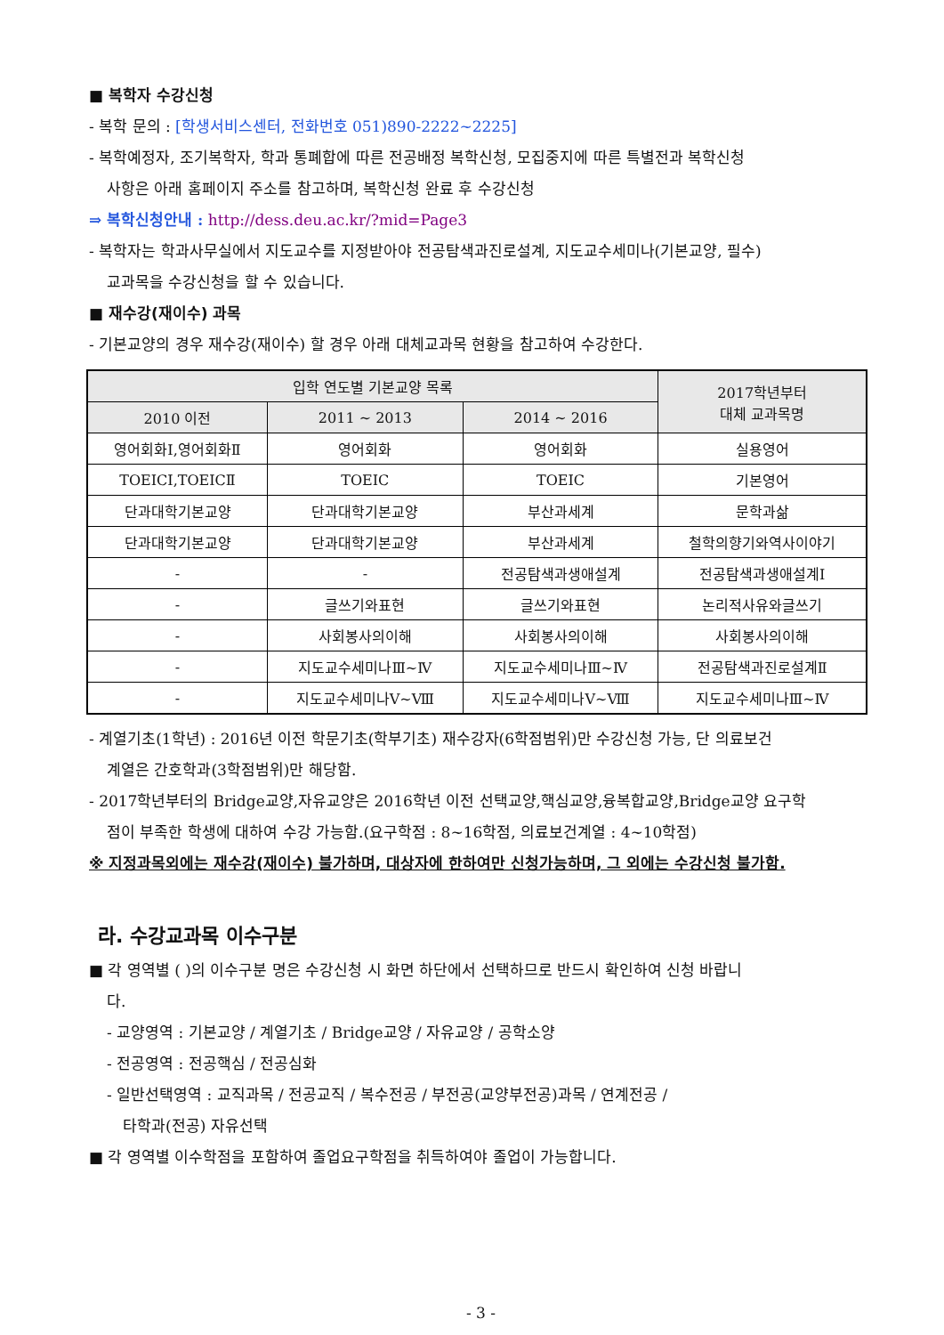■ 복학자 수강신청
- 복학 문의 : [학생서비스센터, 전화번호 051)890-2222~2225]
- 복학예정자, 조기복학자, 학과 통폐합에 따른 전공배정 복학신청, 모집중지에 따른 특별전과 복학신청
사항은 아래 홈페이지 주소를 참고하며, 복학신청 완료 후 수강신청
⇒ 복학신청안내 : http://dess.deu.ac.kr/?mid=Page3
- 복학자는 학과사무실에서 지도교수를 지정받아야 전공탐색과진로설계, 지도교수세미나(기본교양, 필수)
교과목을 수강신청을 할 수 있습니다.
■ 재수강(재이수) 과목
- 기본교양의 경우 재수강(재이수) 할 경우 아래 대체교과목 현황을 참고하여 수강한다.
| 입학 연도별 기본교양 목록 | | | 2017학년부터 대체 교과목명 |
| --- | --- | --- | --- |
| 2010 이전 | 2011 ~ 2013 | 2014 ~ 2016 | |
| 영어회화Ⅰ,영어회화Ⅱ | 영어회화 | 영어회화 | 실용영어 |
| TOEICⅠ,TOEICⅡ | TOEIC | TOEIC | 기본영어 |
| 단과대학기본교양 | 단과대학기본교양 | 부산과세계 | 문학과삶 |
| 단과대학기본교양 | 단과대학기본교양 | 부산과세계 | 철학의향기와역사이야기 |
| - | - | 전공탐색과생애설계 | 전공탐색과생애설계Ⅰ |
| - | 글쓰기와표현 | 글쓰기와표현 | 논리적사유와글쓰기 |
| - | 사회봉사의이해 | 사회봉사의이해 | 사회봉사의이해 |
| - | 지도교수세미나Ⅲ~Ⅳ | 지도교수세미나Ⅲ~Ⅳ | 전공탐색과진로설계Ⅱ |
| - | 지도교수세미나Ⅴ~Ⅷ | 지도교수세미나Ⅴ~Ⅷ | 지도교수세미나Ⅲ~Ⅳ |
- 계열기초(1학년) : 2016년 이전 학문기초(학부기초) 재수강자(6학점범위)만 수강신청 가능, 단 의료보건
계열은 간호학과(3학점범위)만 해당함.
- 2017학년부터의 Bridge교양,자유교양은 2016학년 이전 선택교양,핵심교양,융복합교양,Bridge교양 요구학
점이 부족한 학생에 대하여 수강 가능함.(요구학점 : 8~16학점, 의료보건계열 : 4~10학점)
※ 지정과목외에는 재수강(재이수) 불가하며, 대상자에 한하여만 신청가능하며, 그 외에는 수강신청 불가함.
라. 수강교과목 이수구분
■ 각 영역별 ( )의 이수구분 명은 수강신청 시 화면 하단에서 선택하므로 반드시 확인하여 신청 바랍니
다.
- 교양영역 : 기본교양 / 계열기초 / Bridge교양 / 자유교양 / 공학소양
- 전공영역 : 전공핵심 / 전공심화
- 일반선택영역 : 교직과목 / 전공교직 / 복수전공 / 부전공(교양부전공)과목 / 연계전공 /
타학과(전공) 자유선택
■ 각 영역별 이수학점을 포함하여 졸업요구학점을 취득하여야 졸업이 가능합니다.
- 3 -